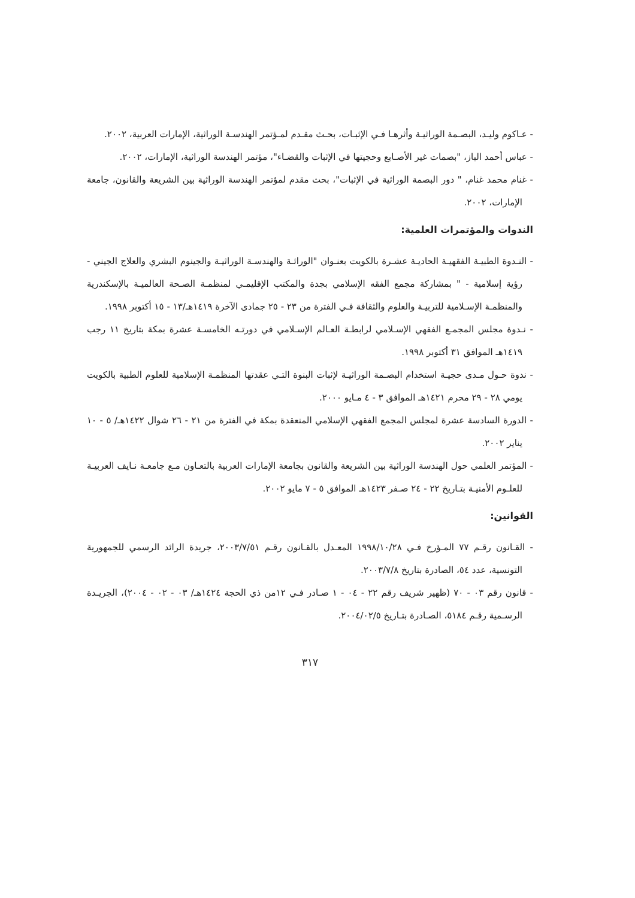- عـاكوم وليـد، البصـمة الوراثيـة وأثرهـا فـي الإثبـات، بحـث مقـدم لمـؤتمر الهندسـة الوراثية، الإمارات العربية، ٢٠٠٢.
- عباس أحمد الباز، "بصمات غير الأصـابع وحجيتها في الإثبات والقضـاء"، مؤتمر الهندسة الوراثية، الإمارات، ٢٠٠٢.
- غنام محمد غنام، " دور البصمة الوراثية في الإثبات"، بحث مقدم لمؤتمر الهندسة الوراثية بين الشريعة والقانون، جامعة الإمارات، ٢٠٠٢.
الندوات والمؤتمرات العلمية:
- النـدوة الطبيـة الفقهيـة الحاديـة عشـرة بالكويت بعنـوان "الوراثـة والهندسـة الوراثيـة والجينوم البشري والعلاج الجيني - رؤية إسلامية - " بمشاركة مجمع الفقه الإسلامي بجدة والمكتب الإقليمـي لمنظمـة الصـحة العالميـة بالإسكندرية والمنظمـة الإسـلامية للتربيـة والعلوم والثقافة فـي الفترة من ٢٣ - ٢٥ جمادى الآخرة ١٤١٩هـ/١٣ - ١٥ أكتوبر ١٩٩٨.
- نـدوة مجلس المجمـع الفقهي الإسـلامي لرابطـة العـالم الإسـلامي في دورتـه الخامسـة عشرة بمكة بتاريخ ١١ رجب ١٤١٩هـ الموافق ٣١ أكتوبر ١٩٩٨.
- ندوة حـول مـدى حجيـة استخدام البصـمة الوراثيـة لإثبات البنوة التـي عقدتها المنظمـة الإسلامية للعلوم الطبية بالكويت يومي ٢٨ - ٢٩ محرم ١٤٢١هـ الموافق ٣ - ٤ مـايو ٢٠٠٠.
- الدورة السادسة عشرة لمجلس المجمع الفقهي الإسلامي المنعقدة بمكة في الفترة من ٢١ - ٢٦ شوال ١٤٢٢هـ/ ٥ - ١٠ يناير ٢٠٠٢.
- المؤتمر العلمي حول الهندسة الوراثية بين الشريعة والقانون بجامعة الإمارات العربية بالتعـاون مـع جامعـة نـايف العربيـة للعلـوم الأمنيـة بتـاريخ ٢٢ - ٢٤ صـفر ١٤٢٣هـ الموافق ٥ - ٧ مايو ٢٠٠٢.
القوانين:
- القـانون رقـم ٧٧ المـؤرخ فـي ١٩٩٨/١٠/٢٨ المعـدل بالقـانون رقـم ٢٠٠٣/٧/٥١، جريدة الرائد الرسمي للجمهورية التونسية، عدد ٥٤، الصادرة بتاريخ ٢٠٠٣/٧/٨.
- قانون رقم ٠٣ - ٧٠ (ظهير شريف رقم ٢٢ - ٠٤ - ١ صـادر فـي ١٢من ذي الحجة ١٤٢٤هـ/ ٠٣ - ٠٢ - ٢٠٠٤)، الجريـدة الرسـمية رقـم ٥١٨٤، الصـادرة بتـاريخ ٢٠٠٤/٠٢/٥.
٣١٧